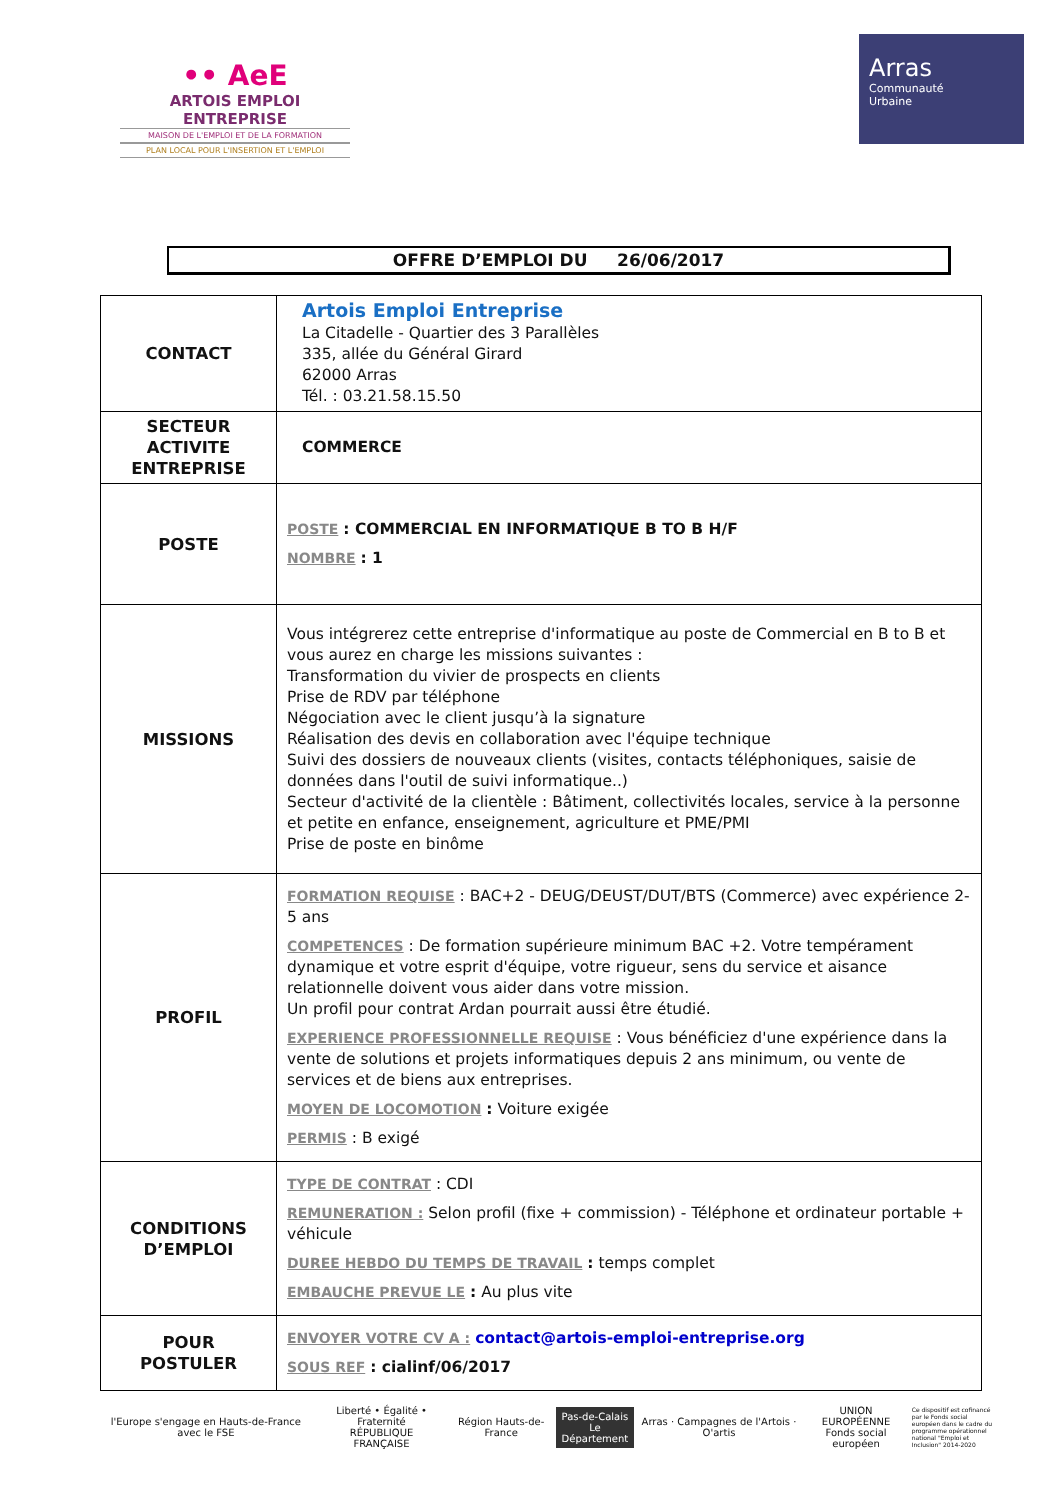•• AeE
ARTOIS EMPLOI ENTREPRISE
MAISON DE L'EMPLOI ET DE LA FORMATION
PLAN LOCAL POUR L'INSERTION ET L'EMPLOI
Arras
Communauté
Urbaine
OFFRE D’EMPLOI DU 26/06/2017
| CONTACT | Artois Emploi Entreprise La Citadelle - Quartier des 3 Parallèles 335, allée du Général Girard 62000 Arras Tél. : 03.21.58.15.50 |
| SECTEUR ACTIVITE ENTREPRISE | COMMERCE |
| POSTE | POSTE : COMMERCIAL EN INFORMATIQUE B TO B H/F NOMBRE : 1 |
| MISSIONS | Vous intégrerez cette entreprise d'informatique au poste de Commercial en B to B et vous aurez en charge les missions suivantes : Transformation du vivier de prospects en clients Prise de RDV par téléphone Négociation avec le client jusqu’à la signature Réalisation des devis en collaboration avec l'équipe technique Suivi des dossiers de nouveaux clients (visites, contacts téléphoniques, saisie de données dans l'outil de suivi informatique..) Secteur d'activité de la clientèle : Bâtiment, collectivités locales, service à la personne et petite en enfance, enseignement, agriculture et PME/PMI Prise de poste en binôme |
| PROFIL | FORMATION REQUISE : BAC+2 - DEUG/DEUST/DUT/BTS (Commerce) avec expérience 2-5 ans COMPETENCES : De formation supérieure minimum BAC +2. Votre tempérament dynamique et votre esprit d'équipe, votre rigueur, sens du service et aisance relationnelle doivent vous aider dans votre mission. Un profil pour contrat Ardan pourrait aussi être étudié. EXPERIENCE PROFESSIONNELLE REQUISE : Vous bénéficiez d'une expérience dans la vente de solutions et projets informatiques depuis 2 ans minimum, ou vente de services et de biens aux entreprises. MOYEN DE LOCOMOTION : Voiture exigée PERMIS : B exigé |
| CONDITIONS D’EMPLOI | TYPE DE CONTRAT : CDI REMUNERATION : Selon profil (fixe + commission) - Téléphone et ordinateur portable + véhicule DUREE HEBDO DU TEMPS DE TRAVAIL : temps complet EMBAUCHE PREVUE LE : Au plus vite |
| POUR POSTULER | ENVOYER VOTRE CV A : contact@artois-emploi-entreprise.org SOUS REF : cialinf/06/2017 |
l'Europe s'engage en Hauts-de-France avec le FSE
Liberté • Égalité • Fraternité
RÉPUBLIQUE FRANÇAISE
Région Hauts-de-France
Pas-de-Calais
Le Département
Arras · Campagnes de l'Artois · O'artis
UNION EUROPÉENNE
Fonds social européen
Ce dispositif est cofinancé par le Fonds social européen dans le cadre du programme opérationnel national "Emploi et Inclusion" 2014-2020